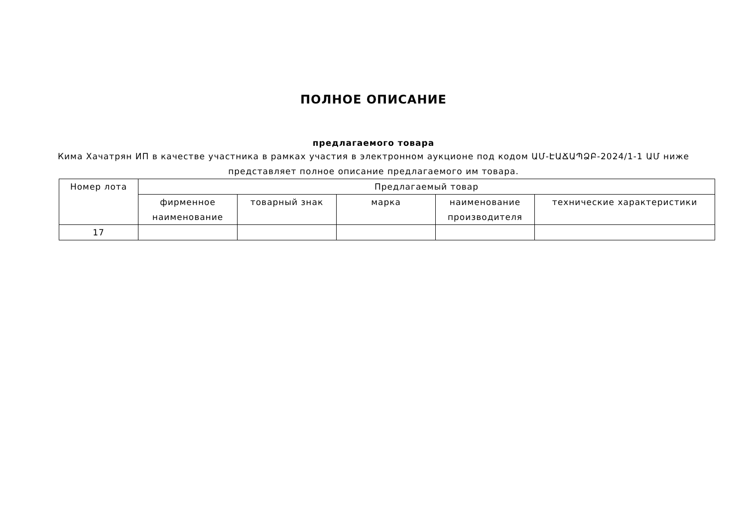ПОЛНОЕ ОПИСАНИЕ
предлагаемого товара
Кима Хачатрян ИП в качестве участника в рамках участия в электронном аукционе под кодом ԱՄ-ԷԱՃԱՊՁԲ-2024/1-1 ԱՄ ниже представляет полное описание предлагаемого им товара.
| Номер лота | Предлагаемый товар | | | | |
| --- | --- | --- | --- | --- | --- |
| | фирменное наименование | товарный знак | марка | наименование производителя | технические характеристики |
| 17 | | | | | |